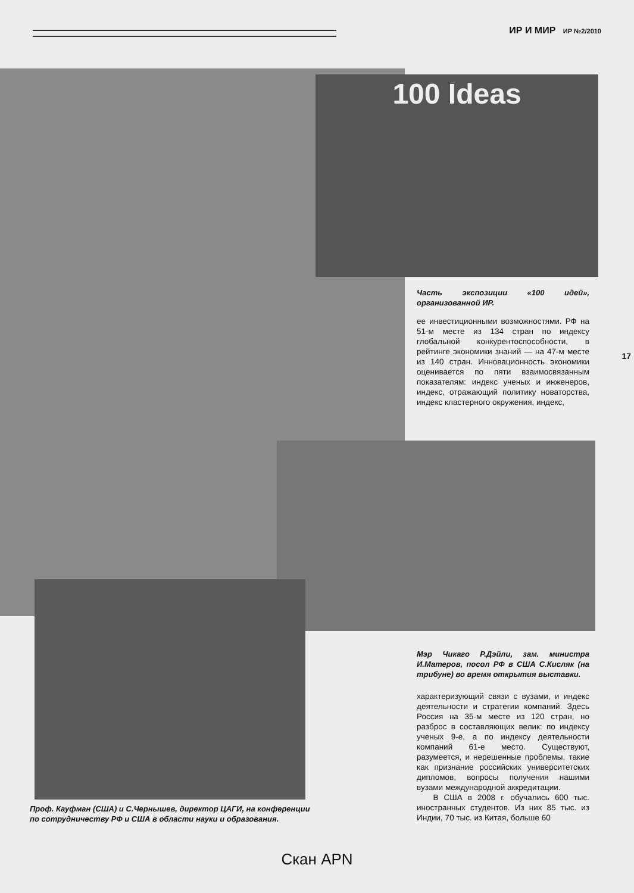ИР И МИР ИР №2/2010
100 Ideas
Часть экспозиции «100 идей», организованной ИР.
ее инвестиционными возможностями. РФ на 51-м месте из 134 стран по индексу глобальной конкурентоспособности, в рейтинге экономики знаний — на 47-м месте из 140 стран. Инновационность экономики оценивается по пяти взаимосвязанным показателям: индекс ученых и инженеров, индекс, отражающий политику новаторства, индекс кластерного окружения, индекс,
Мэр Чикаго Р.Дэйли, зам. министра И.Матеров, посол РФ в США С.Кисляк (на трибуне) во время открытия выставки.
характеризующий связи с вузами, и индекс деятельности и стратегии компаний. Здесь Россия на 35-м месте из 120 стран, но разброс в составляющих велик: по индексу ученых 9-е, а по индексу деятельности компаний 61-е место. Существуют, разумеется, и нерешенные проблемы, такие как признание российских университетских дипломов, вопросы получения нашими вузами международной аккредитации.
В США в 2008 г. обучались 600 тыс. иностранных студентов. Из них 85 тыс. из Индии, 70 тыс. из Китая, больше 60
Проф. Кауфман (США) и С.Чернышев, директор ЦАГИ, на конференции по сотрудничеству РФ и США в области науки и образования.
17
Скан APN